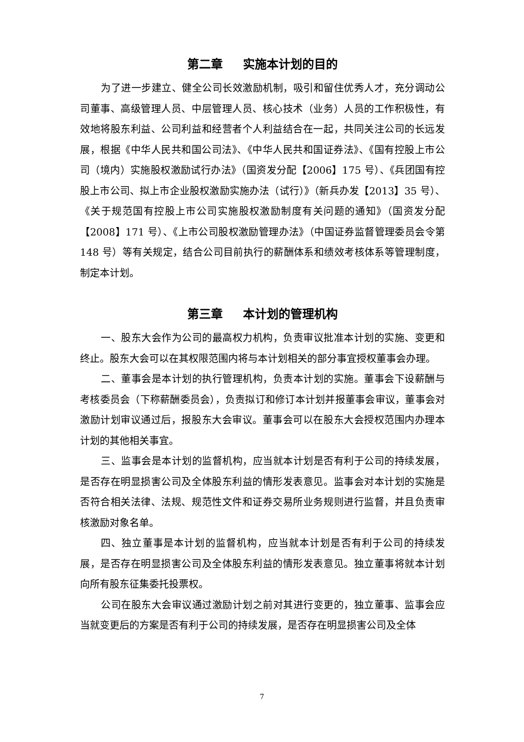第二章 实施本计划的目的
为了进一步建立、健全公司长效激励机制，吸引和留住优秀人才，充分调动公司董事、高级管理人员、中层管理人员、核心技术（业务）人员的工作积极性，有效地将股东利益、公司利益和经营者个人利益结合在一起，共同关注公司的长远发展，根据《中华人民共和国公司法》、《中华人民共和国证券法》、《国有控股上市公司（境内）实施股权激励试行办法》（国资发分配【2006】175 号）、《兵团国有控股上市公司、拟上市企业股权激励实施办法（试行）》（新兵办发【2013】35 号）、《关于规范国有控股上市公司实施股权激励制度有关问题的通知》（国资发分配【2008】171 号）、《上市公司股权激励管理办法》（中国证券监督管理委员会令第 148 号）等有关规定，结合公司目前执行的薪酬体系和绩效考核体系等管理制度，制定本计划。
第三章 本计划的管理机构
一、股东大会作为公司的最高权力机构，负责审议批准本计划的实施、变更和终止。股东大会可以在其权限范围内将与本计划相关的部分事宜授权董事会办理。
二、董事会是本计划的执行管理机构，负责本计划的实施。董事会下设薪酬与考核委员会（下称薪酬委员会），负责拟订和修订本计划并报董事会审议，董事会对激励计划审议通过后，报股东大会审议。董事会可以在股东大会授权范围内办理本计划的其他相关事宜。
三、监事会是本计划的监督机构，应当就本计划是否有利于公司的持续发展，是否存在明显损害公司及全体股东利益的情形发表意见。监事会对本计划的实施是否符合相关法律、法规、规范性文件和证券交易所业务规则进行监督，并且负责审核激励对象名单。
四、独立董事是本计划的监督机构，应当就本计划是否有利于公司的持续发展，是否存在明显损害公司及全体股东利益的情形发表意见。独立董事将就本计划向所有股东征集委托投票权。
公司在股东大会审议通过激励计划之前对其进行变更的，独立董事、监事会应当就变更后的方案是否有利于公司的持续发展，是否存在明显损害公司及全体
7